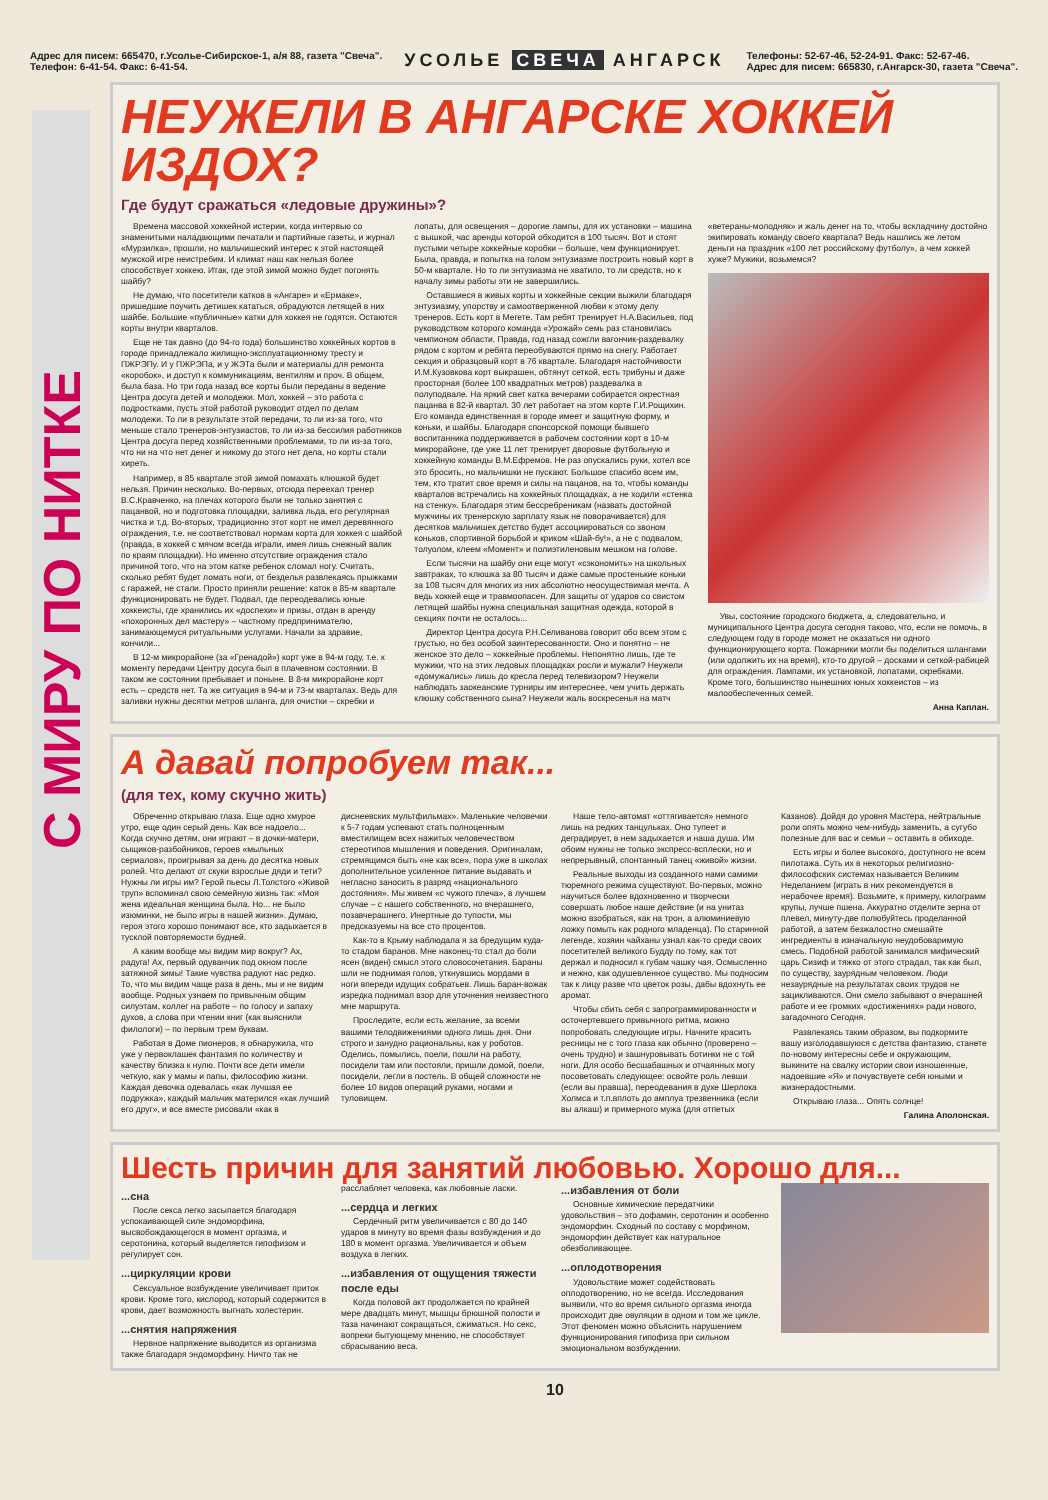Адрес для писем: 665470, г.Усолье-Сибирское-1, а/я 88, газета "Свеча".
Телефон: 6-41-54. Факс: 6-41-54.
УСОЛЬЕ СВЕЧА АНГАРСК
Телефоны: 52-67-46, 52-24-91. Факс: 52-67-46.
Адрес для писем: 665830, г.Ангарск-30, газета "Свеча".
С МИРУ ПО НИТКЕ
НЕУЖЕЛИ В АНГАРСКЕ ХОККЕЙ ИЗДОХ?
Где будут сражаться «ледовые дружины»?
Времена массовой хоккейной истерии, когда интервью со знаменитыми наладающими печатали и партийные газеты, и журнал «Мурзилка», прошли, но мальчишеский интерес к этой настоящей мужской игре неистребим. И климат наш как нельзя более способствует хоккею. Итак, где этой зимой можно будет погонять шайбу?
Не думаю, что посетители катков в «Ангаре» и «Ермаке», пришедшие поучить детишек кататься, обрадуются летящей в них шайбе. Большие «публичные» катки для хоккея не годятся. Остаются корты внутри кварталов.
Еще не так давно (до 94-го года) большинство хоккейных кортов в городе принадлежало жилищно-эксплуатационному тресту и ПЖРЭПу. И у ПЖРЭПа, и у ЖЭТа были и материалы для ремонта «коробок», и доступ к коммуникациям, вентилям и проч. В общем, была база. Но три года назад все корты были переданы в ведение Центра досуга детей и молодежи. Мол, хоккей – это работа с подростками, пусть этой работой руководит отдел по делам молодежи. То ли в результате этой передачи, то ли из-за того, что меньше стало тренеров-энтузиастов, то ли из-за бессилия работников Центра досуга перед хозяйственными проблемами, то ли из-за того, что ни на что нет денег и никому до этого нет дела, но корты стали хиреть.
Например, в 85 квартале этой зимой помахать клюшкой будет нельзя. Причин несколько. Во-первых, отсюда переехал тренер В.С.Кравченко, на плечах которого были не только занятия с пацанвой, но и подготовка площадки, заливка льда, его регулярная чистка и т.д. Во-вторых, традиционно этот корт не имел деревянного ограждения, т.е. не соответствовал нормам корта для хоккея с шайбой (правда, в хоккей с мячом всегда играли, имея лишь снежный валик по краям площадки). Но именно отсутствие ограждения стало причиной того, что на этом катке ребенок сломал ногу. Считать, сколько ребят будет ломать ноги, от безделья развлекаясь прыжками с гаражей, не стали. Просто приняли решение: каток в 85-м квартале функционировать не будет. Подвал, где переодевались юные хоккеисты, где хранились их «доспехи» и призы, отдан в аренду «похоронных дел мастеру» – частному предпринимателю, занимающемуся ритуальными услугами. Начали за здравие, кончили...
В 12-м микрорайоне (за «Гренадой») корт уже в 94-м году, т.е. к моменту передачи Центру досуга был в плачевном состоянии. В таком же состоянии пребывает и поныне. В 8-м микрорайоне корт есть – средств нет. Та же ситуация в 94-м и 73-м кварталах. Ведь для заливки нужны десятки метров шланга, для очистки – скребки и лопаты, для освещения – дорогие лампы, для их установки – машина с вышкой, час аренды которой обходится в 100 тысяч. Вот и стоят пустыми четыре хоккейные коробки – больше, чем функционирует. Была, правда, и попытка на голом энтузиазме построить новый корт в 50-м квартале. Но то ли энтузиазма не хватило, то ли средств, но к началу зимы работы эти не завершились.
Оставшиеся в живых корты и хоккейные секции выжили благодаря энтузиазму, упорству и самоотверженной любви к этому делу тренеров. Есть корт в Мегете. Там ребят тренирует Н.А.Васильев, под руководством которого команда «Урожай» семь раз становилась чемпионом области. Правда, год назад сожгли вагончик-раздевалку рядом с кортом и ребята переобуваются прямо на снегу. Работает секция и образцовый корт в 76 квартале. Благодаря настойчивости И.М.Кузовкова корт выкрашен, обтянут сеткой, есть трибуны и даже просторная (более 100 квадратных метров) раздевалка в полуподвале. На яркий свет катка вечерами собирается окрестная пацанва в 82-й квартал. 30 лет работает на этом корте Г.И.Рощихин. Его команда единственная в городе имеет и защитную форму, и коньки, и шайбы. Благодаря спонсорской помощи бывшего воспитанника поддерживается в рабочем состоянии корт в 10-м микрорайоне, где уже 11 лет тренирует дворовые футбольную и хоккейную команды В.М.Ефремов. Не раз опускались руки, хотел все это бросить, но мальчишки не пускают. Большое спасибо всем им, тем, кто тратит свое время и силы на пацанов, на то, чтобы команды кварталов встречались на хоккейных площадках, а не ходили «стенка на стенку». Благодаря этим бессребреникам (назвать достойной мужчины их тренерскую зарплату язык не поворачивается) для десятков мальчишек детство будет ассоциироваться со звоном коньков, спортивной борьбой и криком «Шай-бу!», а не с подвалом, толуолом, клеем «Момент» и полиэтиленовым мешком на голове.
Если тысячи на шайбу они еще могут «сэкономить» на школьных завтраках, то клюшка за 80 тысяч и даже самые простенькие коньки за 108 тысяч для многих из них абсолютно неосуществимая мечта. А ведь хоккей еще и травмоопасен. Для защиты от ударов со свистом летящей шайбы нужна специальная защитная одежда, которой в секциях почти не осталось...
Директор Центра досуга Р.Н.Селиванова говорит обо всем этом с грустью, но без особой заинтересованности. Оно и понятно – не женское это дело – хоккейные проблемы. Непонятно лишь, где те мужики, что на этих ледовых площадках росли и мужали? Неужели «домужались» лишь до кресла перед телевизором? Неужели наблюдать заокеанские турниры им интереснее, чем учить держать клюшку собственного сына? Неужели жаль воскресенья на матч «ветераны-молодняк» и жаль денег на то, чтобы вскладчину достойно экипировать команду своего квартала? Ведь нашлись же летом деньги на праздник «100 лет российскому футболу», а чем хоккей хуже? Мужики, возьмемся?
Увы, состояние городского бюджета, а, следовательно, и муниципального Центра досуга сегодня таково, что, если не помочь, в следующем году в городе может не оказаться ни одного функционирующего корта. Пожарники могли бы поделиться шлангами (или одолжить их на время), кто-то другой – досками и сеткой-рабицей для ограждения. Лампами, их установкой, лопатами, скребками. Кроме того, большинство нынешних юных хоккеистов – из малообеспеченных семей.
Анна Каплан.
А давай попробуем так...
(для тех, кому скучно жить)
Обреченно открываю глаза. Еще одно хмурое утро, еще один серый день. Как все надоело... Когда скучно детям, они играют – в дочки-матери, сыщиков-разбойников, героев «мыльных сериалов», проигрывая за день до десятка новых ролей. Что делают от скуки взрослые дяди и тети? Нужны ли игры им? Герой пьесы Л.Толстого «Живой труп» вспоминал свою семейную жизнь так: «Моя жена идеальная женщина была. Но... не было изюминки, не было игры в нашей жизни». Думаю, героя этого хорошо понимают все, кто задыхается в тусклой повторяемости будней.
А каким вообще мы видим мир вокруг? Ах, радуга! Ах, первый одуванчик под окном после затяжной зимы! Такие чувства радуют нас редко. То, что мы видим чаще раза в день, мы и не видим вообще. Родных узнаем по привычным общим силуэтам, коллег на работе – по голосу и запаху духов, а слова при чтении книг (как выяснили филологи) – по первым трем буквам.
Работая в Доме пионеров, я обнаружила, что уже у первоклашек фантазия по количеству и качеству близка к нулю. Почти все дети имели четкую, как у мамы и папы, философию жизни. Каждая девочка одевалась «как лучшая ее подружка», каждый мальчик матерился «как лучший его друг», и все вместе рисовали «как в диснеевских мультфильмах». Маленькие человечки к 5-7 годам успевают стать полноценным вместилищем всех нажитых человечеством стереотипов мышления и поведения. Оригиналам, стремящимся быть «не как все», пора уже в школах дополнительное усиленное питание выдавать и негласно заносить в разряд «национального достояния». Мы живем «с чужого плеча», в лучшем случае – с нашего собственного, но вчерашнего, позавчерашнего. Инертные до тупости, мы предсказуемы на все сто процентов.
Как-то в Крыму наблюдала я за бредущим куда-то стадом баранов. Мне наконец-то стал до боли ясен (виден) смысл этого словосочетания. Бараны шли не поднимая голов, уткнувшись мордами в ноги впереди идущих собратьев. Лишь баран-вожак изредка поднимал взор для уточнения неизвестного мне маршрута.
Проследите, если есть желание, за всеми вашими телодвижениями одного лишь дня. Они строго и занудно рациональны, как у роботов. Оделись, помылись, поели, пошли на работу, посидели там или постояли, пришли домой, поели, посидели, легли в постель. В общей сложности не более 10 видов операций руками, ногами и туловищем.
Наше тело-автомат «оттягивается» немного лишь на редких танцульках. Оно тупеет и деградирует, в нем задыхается и наша душа. Им обоим нужны не только экспресс-всплески, но и непрерывный, спонтанный танец «живой» жизни.
Реальные выходы из созданного нами самими тюремного режима существуют. Во-первых, можно научиться более вдохновенно и творчески совершать любое наше действие (и на унитаз можно взобраться, как на трон, а алюминиевую ложку помыть как родного младенца). По старинной легенде, хозяин чайханы узнал как-то среди своих посетителей великого Будду по тому, как тот держал и подносил к губам чашку чая. Осмысленно и нежно, как одушевленное существо. Мы подносим так к лицу разве что цветок розы, дабы вдохнуть ее аромат.
Чтобы сбить себя с запрограммированности и осточертевшего привычного ритма, можно попробовать следующие игры. Начните красить ресницы не с того глаза как обычно (проверено – очень трудно) и зашнуровывать ботинки не с той ноги. Для особо бесшабашных и отчаянных могу посоветовать следующее: освойте роль левши (если вы правша), переодевания в духе Шерлока Холмса и т.п.вплоть до амплуа трезвенника (если вы алкаш) и примерного мужа (для отпетых Казанов). Дойдя до уровня Мастера, нейтральные роли опять можно чем-нибудь заменить, а сугубо полезные для вас и семьи – оставить в обиходе.
Есть игры и более высокого, доступного не всем пилотажа. Суть их в некоторых религиозно-философских системах называется Великим Неделанием (играть в них рекомендуется в нерабочее время). Возьмите, к примеру, килограмм крупы, лучше пшена. Аккуратно отделите зерна от плевел, минуту-две полюбуйтесь проделанной работой, а затем безжалостно смешайте ингредиенты в изначальную неудобоваримую смесь. Подобной работой занимался мифический царь Сизиф и тяжко от этого страдал, так как был, по существу, заурядным человеком. Люди незаурядные на результатах своих трудов не зацикливаются. Они смело забывают о вчерашней работе и ее громких «достижениях» ради нового, загадочного Сегодня.
Развлекаясь таким образом, вы подкормите вашу изголодавшуюся с детства фантазию, станете по-новому интересны себе и окружающим, выкините на свалку истории свои изношенные, надоевшие «Я» и почувствуете себя юными и жизнерадостными.
Открываю глаза... Опять солнце!
Галина Аполонская.
Шесть причин для занятий любовью. Хорошо для...
...сна
После секса легко засыпается благодаря успокаивающей силе эндоморфина, высвобождающегося в момент оргазма, и серотонина, который выделяется гипофизом и регулирует сон.
...циркуляции крови
Сексуальное возбуждение увеличивает приток крови. Кроме того, кислород, который содержится в крови, дает возможность выгнать холестерин.
...снятия напряжения
Нервное напряжение выводится из организма также благодаря эндоморфину. Ничто так не расслабляет человека, как любовные ласки.
...сердца и легких
Сердечный ритм увеличивается с 80 до 140 ударов в минуту во время фазы возбуждения и до 180 в момент оргазма. Увеличивается и объем воздуха в легких.
...избавления от ощущения тяжести после еды
Когда половой акт продолжается по крайней мере двадцать минут, мышцы брюшной полости и таза начинают сокращаться, сжиматься. Но секс, вопреки бытующему мнению, не способствует сбрасыванию веса.
...избавления от боли
Основные химические передатчики удовольствия – это дофамин, серотонин и особенно эндоморфин. Сходный по составу с морфином, эндоморфин действует как натуральное обезболивающее.
...оплодотворения
Удовольствие может содействовать оплодотворению, но не всегда. Исследования выявили, что во время сильного оргазма иногда происходит две овуляции в одном и том же цикле. Этот феномен можно объяснить нарушением функционирования гипофиза при сильном эмоциональном возбуждении.
10